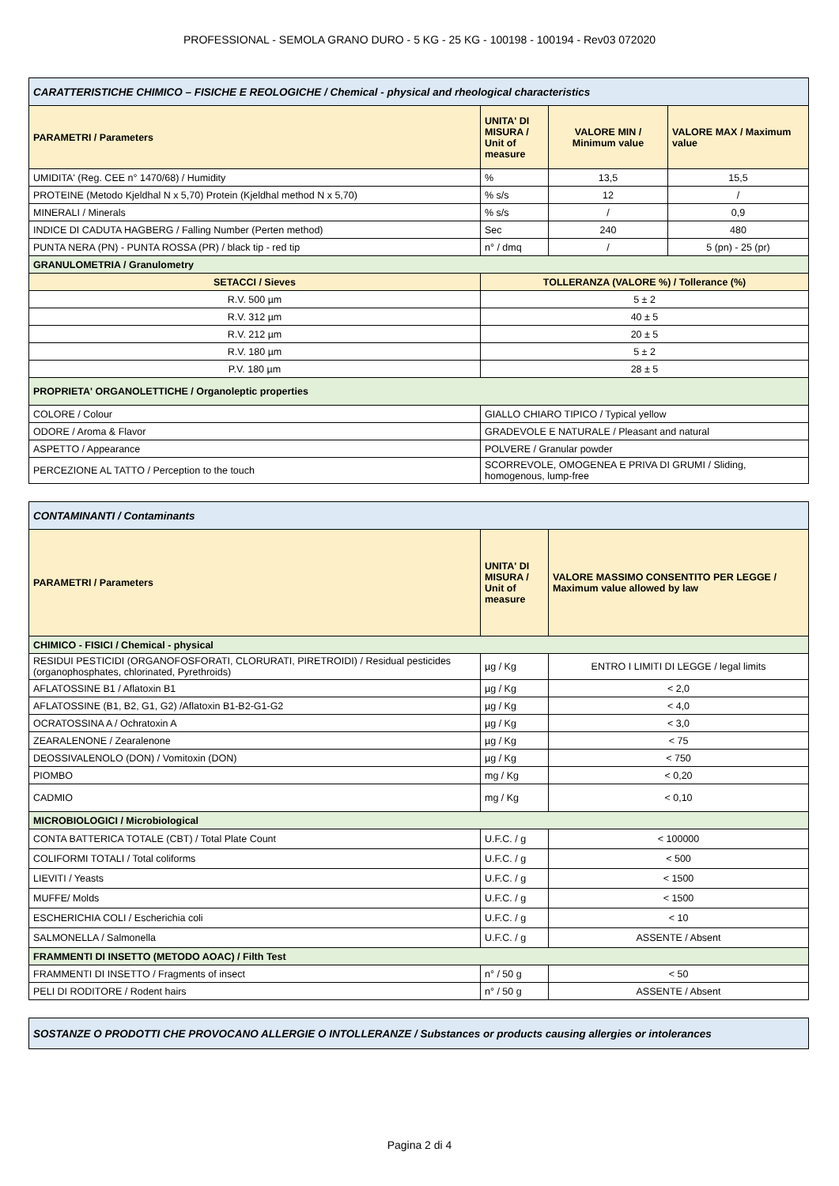PROFESSIONAL - SEMOLA GRANO DURO - 5 KG - 25 KG - 100198 - 100194 - Rev03 072020
| CARATTERISTICHE CHIMICO – FISICHE E REOLOGICHE / Chemical - physical and rheological characteristics | | | |
| PARAMETRI / Parameters | UNITA' DI MISURA / Unit of measure | VALORE MIN / Minimum value | VALORE MAX / Maximum value |
| UMIDITA' (Reg. CEE n° 1470/68) / Humidity | % | 13,5 | 15,5 |
| PROTEINE (Metodo Kjeldhal N x 5,70) Protein (Kjeldhal method N x 5,70) | % s/s | 12 | / |
| MINERALI / Minerals | % s/s | / | 0,9 |
| INDICE DI CADUTA HAGBERG / Falling Number (Perten method) | Sec | 240 | 480 |
| PUNTA NERA (PN) - PUNTA ROSSA (PR) / black tip - red tip | n° / dmq | / | 5 (pn) - 25 (pr) |
| GRANULOMETRIA / Granulometry | | | |
| SETACCI / Sieves | TOLLERANZA (VALORE %) / Tollerance (%) | | |
| R.V. 500 µm | 5 ± 2 | | |
| R.V. 312 µm | 40 ± 5 | | |
| R.V. 212 µm | 20 ± 5 | | |
| R.V. 180 µm | 5 ± 2 | | |
| P.V. 180 µm | 28 ± 5 | | |
| PROPRIETA' ORGANOLETTICHE / Organoleptic properties | | | |
| COLORE / Colour | GIALLO CHIARO TIPICO / Typical yellow | | |
| ODORE / Aroma & Flavor | GRADEVOLE E NATURALE / Pleasant and natural | | |
| ASPETTO / Appearance | POLVERE / Granular powder | | |
| PERCEZIONE AL TATTO / Perception to the touch | SCORREVOLE, OMOGENEA E PRIVA DI GRUMI / Sliding, homogenous, lump-free | | |
| CONTAMINANTI / Contaminants | | |
| PARAMETRI / Parameters | UNITA' DI MISURA / Unit of measure | VALORE MASSIMO CONSENTITO PER LEGGE / Maximum value allowed by law |
| CHIMICO - FISICI / Chemical - physical | | |
| RESIDUI PESTICIDI (ORGANOFOSFORATI, CLORURATI, PIRETROIDI) / Residual pesticides (organophosphates, chlorinated, Pyrethroids) | µg / Kg | ENTRO I LIMITI DI LEGGE / legal limits |
| AFLATOSSINE B1 / Aflatoxin B1 | µg / Kg | < 2,0 |
| AFLATOSSINE (B1, B2, G1, G2) /Aflatoxin B1-B2-G1-G2 | µg / Kg | < 4,0 |
| OCRATOSSINA A / Ochratoxin A | µg / Kg | < 3,0 |
| ZEARALENONE / Zearalenone | µg / Kg | < 75 |
| DEOSSIVALENOLO (DON) / Vomitoxin (DON) | µg / Kg | < 750 |
| PIOMBO | mg / Kg | < 0,20 |
| CADMIO | mg / Kg | < 0,10 |
| MICROBIOLOGICI / Microbiological | | |
| CONTA BATTERICA TOTALE (CBT) / Total Plate Count | U.F.C. / g | < 100000 |
| COLIFORMI TOTALI / Total coliforms | U.F.C. / g | < 500 |
| LIEVITI / Yeasts | U.F.C. / g | < 1500 |
| MUFFE/ Molds | U.F.C. / g | < 1500 |
| ESCHERICHIA COLI / Escherichia coli | U.F.C. / g | < 10 |
| SALMONELLA / Salmonella | U.F.C. / g | ASSENTE / Absent |
| FRAMMENTI DI INSETTO (METODO AOAC) / Filth Test | | |
| FRAMMENTI DI INSETTO / Fragments of insect | n° / 50 g | < 50 |
| PELI DI RODITORE / Rodent hairs | n° / 50 g | ASSENTE / Absent |
| SOSTANZE O PRODOTTI CHE PROVOCANO ALLERGIE O INTOLLERANZE / Substances or products causing allergies or intolerances |
Pagina 2 di 4